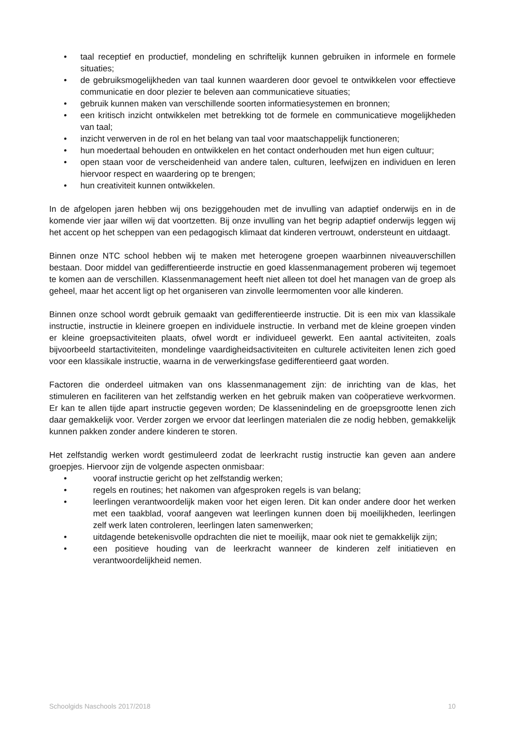• taal receptief en productief, mondeling en schriftelijk kunnen gebruiken in informele en formele situaties;
• de gebruiksmogelijkheden van taal kunnen waarderen door gevoel te ontwikkelen voor effectieve communicatie en door plezier te beleven aan communicatieve situaties;
• gebruik kunnen maken van verschillende soorten informatiesystemen en bronnen;
• een kritisch inzicht ontwikkelen met betrekking tot de formele en communicatieve mogelijkheden van taal;
• inzicht verwerven in de rol en het belang van taal voor maatschappelijk functioneren;
• hun moedertaal behouden en ontwikkelen en het contact onderhouden met hun eigen cultuur;
• open staan voor de verscheidenheid van andere talen, culturen, leefwijzen en individuen en leren hiervoor respect en waardering op te brengen;
• hun creativiteit kunnen ontwikkelen.
In de afgelopen jaren hebben wij ons beziggehouden met de invulling van adaptief onderwijs en in de komende vier jaar willen wij dat voortzetten. Bij onze invulling van het begrip adaptief onderwijs leggen wij het accent op het scheppen van een pedagogisch klimaat dat kinderen vertrouwt, ondersteunt en uitdaagt.
Binnen onze NTC school hebben wij te maken met heterogene groepen waarbinnen niveauverschillen bestaan. Door middel van gedifferentieerde instructie en goed klassenmanagement proberen wij tegemoet te komen aan de verschillen. Klassenmanagement heeft niet alleen tot doel het managen van de groep als geheel, maar het accent ligt op het organiseren van zinvolle leermomenten voor alle kinderen.
Binnen onze school wordt gebruik gemaakt van gedifferentieerde instructie. Dit is een mix van klassikale instructie, instructie in kleinere groepen en individuele instructie. In verband met de kleine groepen vinden er kleine groepsactiviteiten plaats, ofwel wordt er individueel gewerkt. Een aantal activiteiten, zoals bijvoorbeeld startactiviteiten, mondelinge vaardigheidsactiviteiten en culturele activiteiten lenen zich goed voor een klassikale instructie, waarna in de verwerkingsfase gedifferentieerd gaat worden.
Factoren die onderdeel uitmaken van ons klassenmanagement zijn: de inrichting van de klas, het stimuleren en faciliteren van het zelfstandig werken en het gebruik maken van coöperatieve werkvormen. Er kan te allen tijde apart instructie gegeven worden; De klassenindeling en de groepsgrootte lenen zich daar gemakkelijk voor. Verder zorgen we ervoor dat leerlingen materialen die ze nodig hebben, gemakkelijk kunnen pakken zonder andere kinderen te storen.
Het zelfstandig werken wordt gestimuleerd zodat de leerkracht rustig instructie kan geven aan andere groepjes. Hiervoor zijn de volgende aspecten onmisbaar:
• vooraf instructie gericht op het zelfstandig werken;
• regels en routines; het nakomen van afgesproken regels is van belang;
• leerlingen verantwoordelijk maken voor het eigen leren. Dit kan onder andere door het werken met een taakblad, vooraf aangeven wat leerlingen kunnen doen bij moeilijkheden, leerlingen zelf werk laten controleren, leerlingen laten samenwerken;
• uitdagende betekenisvolle opdrachten die niet te moeilijk, maar ook niet te gemakkelijk zijn;
• een positieve houding van de leerkracht wanneer de kinderen zelf initiatieven en verantwoordelijkheid nemen.
Schoolgids Naschools 2017/2018 10